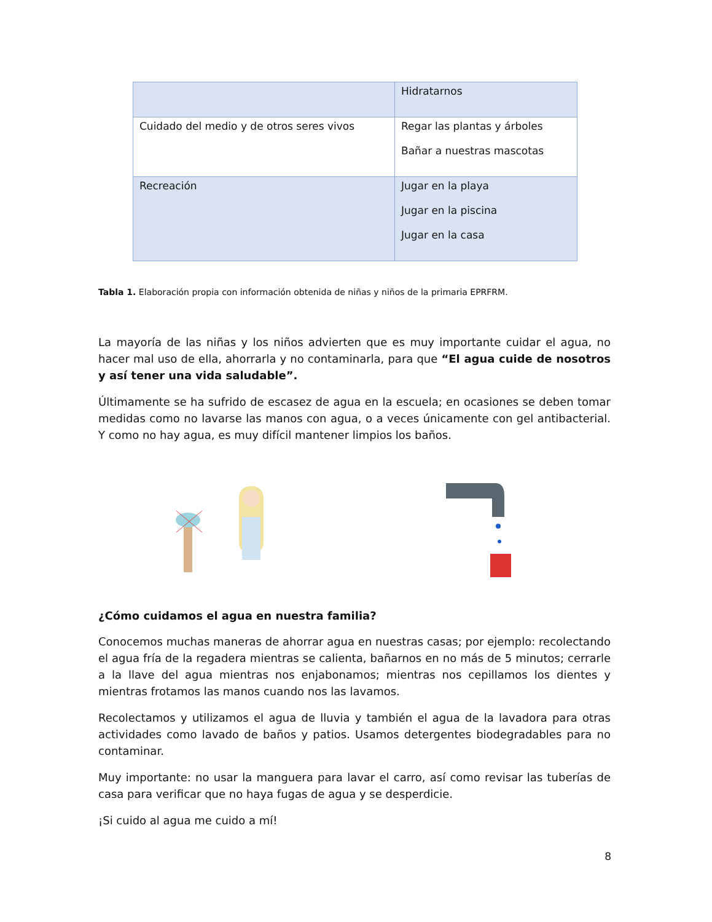| | Hidratarnos |
| Cuidado del medio y de otros seres vivos | Regar las plantas y árboles Bañar a nuestras mascotas |
| Recreación | Jugar en la playa Jugar en la piscina Jugar en la casa |
Tabla 1. Elaboración propia con información obtenida de niñas y niños de la primaria EPRFRM.
La mayoría de las niñas y los niños advierten que es muy importante cuidar el agua, no hacer mal uso de ella, ahorrarla y no contaminarla, para que “El agua cuide de nosotros y así tener una vida saludable”.
Últimamente se ha sufrido de escasez de agua en la escuela; en ocasiones se deben tomar medidas como no lavarse las manos con agua, o a veces únicamente con gel antibacterial. Y como no hay agua, es muy difícil mantener limpios los baños.
¿Cómo cuidamos el agua en nuestra familia?
Conocemos muchas maneras de ahorrar agua en nuestras casas; por ejemplo: recolectando el agua fría de la regadera mientras se calienta, bañarnos en no más de 5 minutos; cerrarle a la llave del agua mientras nos enjabonamos; mientras nos cepillamos los dientes y mientras frotamos las manos cuando nos las lavamos.
Recolectamos y utilizamos el agua de lluvia y también el agua de la lavadora para otras actividades como lavado de baños y patios. Usamos detergentes biodegradables para no contaminar.
Muy importante: no usar la manguera para lavar el carro, así como revisar las tuberías de casa para verificar que no haya fugas de agua y se desperdicie.
¡Si cuido al agua me cuido a mí!
8